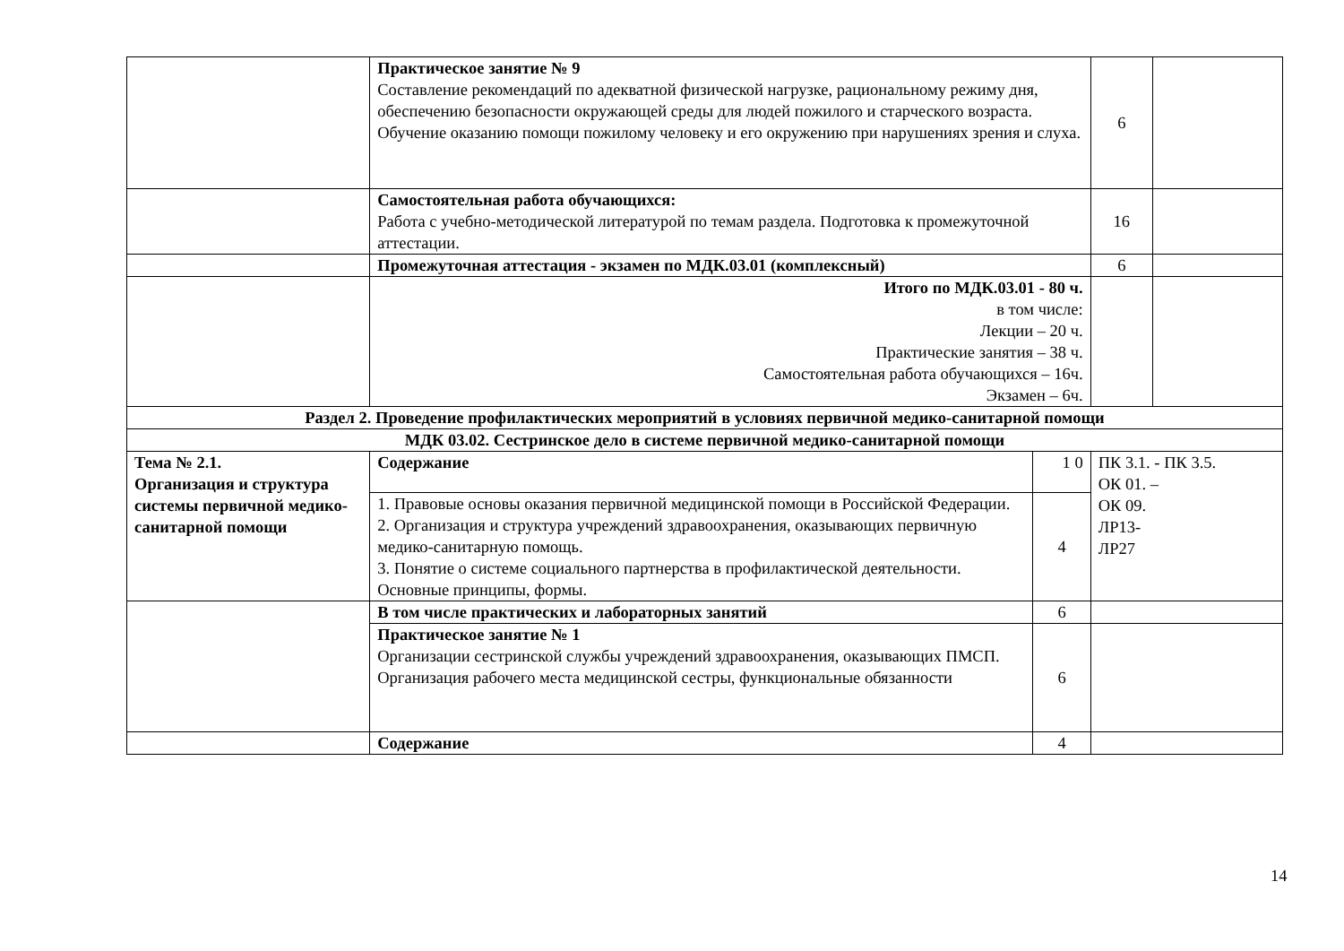| | Практическое занятие № 9 Составление рекомендаций по адекватной физической нагрузке, рациональному режиму дня, обеспечению безопасности окружающей среды для людей пожилого и старческого возраста. Обучение оказанию помощи пожилому человеку и его окружению при нарушениях зрения и слуха. | | 6 | |
| | Самостоятельная работа обучающихся: Работа с учебно-методической литературой по темам раздела. Подготовка к промежуточной аттестации. | | 16 | |
| | Промежуточная аттестация - экзамен по МДК.03.01 (комплексный) | | 6 | |
| | Итого по МДК.03.01 - 80 ч. в том числе: Лекции – 20 ч. Практические занятия – 38 ч. Самостоятельная работа обучающихся – 16ч. Экзамен – 6ч. | | | |
| Раздел 2. Проведение профилактических мероприятий в условиях первичной медико-санитарной помощи | | | | |
| МДК 03.02. Сестринское дело в системе первичной медико-санитарной помощи | | | | |
| Тема № 2.1. Организация и структура системы первичной медико-санитарной помощи | Содержание | 1 0 | ПК 3.1. - ПК 3.5. ОК 01. – ОК 09. ЛР13- ЛР27 | |
| | 1. Правовые основы оказания первичной медицинской помощи в Российской Федерации. 2. Организация и структура учреждений здравоохранения, оказывающих первичную медико-санитарную помощь. 3. Понятие о системе социального партнерства в профилактической деятельности. Основные принципы, формы. | 4 | | |
| | В том числе практических и лабораторных занятий | 6 | | |
| | Практическое занятие № 1 Организации сестринской службы учреждений здравоохранения, оказывающих ПМСП. Организация рабочего места медицинской сестры, функциональные обязанности | 6 | | |
| | Содержание | 4 | | |
14